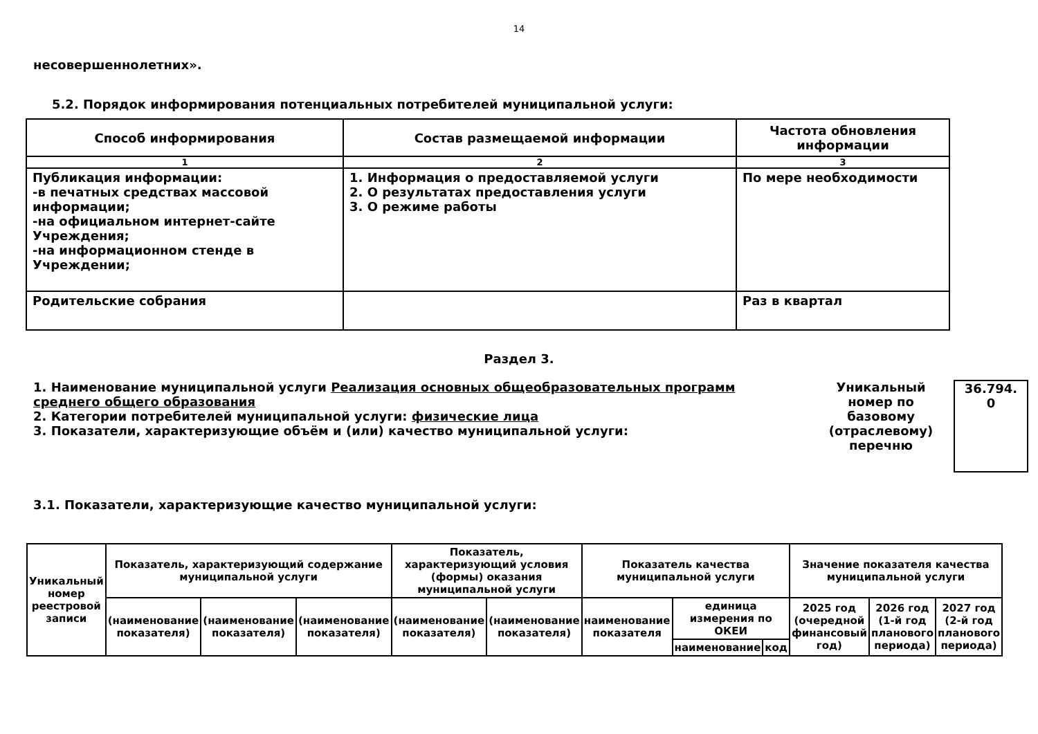14
несовершеннолетних».
5.2. Порядок информирования потенциальных потребителей муниципальной услуги:
| Способ информирования | Состав размещаемой информации | Частота обновления информации |
| --- | --- | --- |
| 1 | 2 | 3 |
| Публикация информации: -в печатных средствах массовой информации; -на официальном интернет-сайте Учреждения; -на информационном стенде в Учреждении; | 1. Информация о предоставляемой услуги 2. О результатах предоставления услуги 3. О режиме работы | По мере необходимости |
| Родительские собрания | | Раз в квартал |
Раздел 3.
1. Наименование муниципальной услуги Реализация основных общеобразовательных программ среднего общего образования
2. Категории потребителей муниципальной услуги: физические лица
3. Показатели, характеризующие объём и (или) качество муниципальной услуги:
Уникальный номер по базовому (отраслевому) перечню
36.794.
0
3.1. Показатели, характеризующие качество муниципальной услуги:
| Уникальный номер реестровой записи | Показатель, характеризующий содержание муниципальной услуги | | | Показатель, характеризующий условия (формы) оказания муниципальной услуги | | Показатель качества муниципальной услуги | | | Значение показателя качества муниципальной услуги | | |
| --- | --- | --- | --- | --- | --- | --- | --- | --- | --- | --- | --- |
| | (наименование показателя) | (наименование показателя) | (наименование показателя) | (наименование показателя) | (наименование показателя) | наименование показателя | единица измерения по ОКЕИ | | 2025 год (очередной финансовый год) | 2026 год (1-й год планового периода) | 2027 год (2-й год планового периода) |
| | | | | | | | наименование | код | | | |